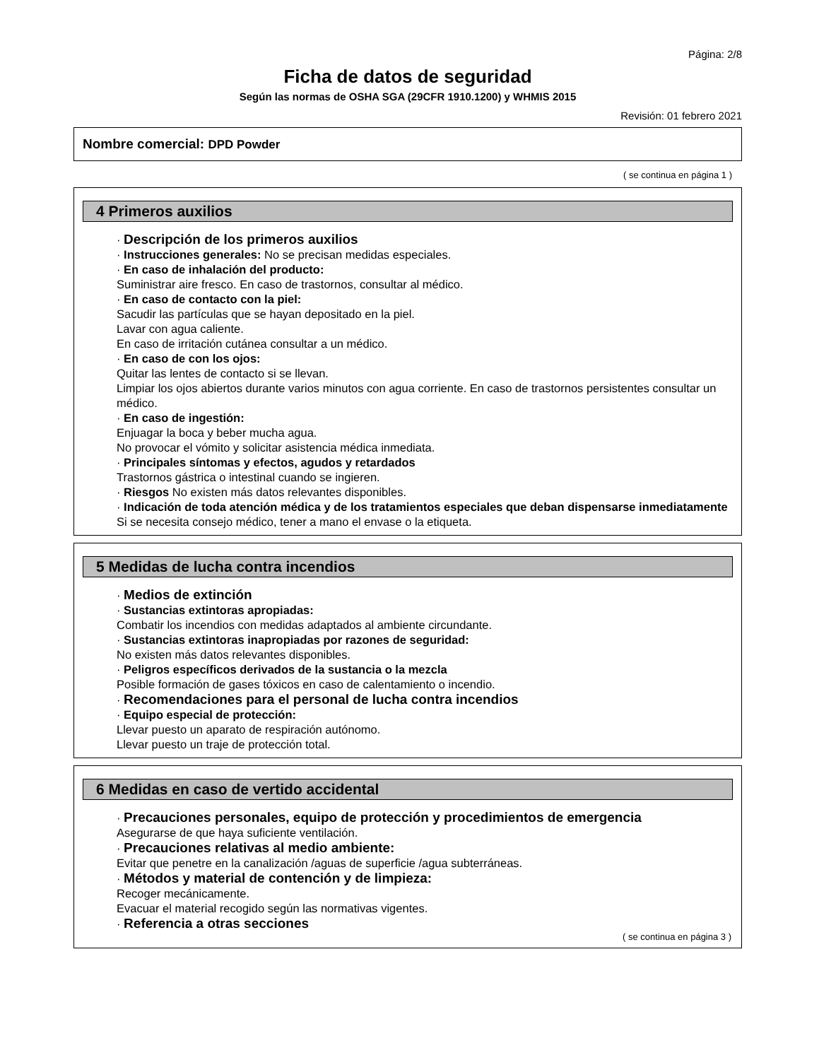Página: 2/8
Ficha de datos de seguridad
Según las normas de OSHA SGA (29CFR 1910.1200) y WHMIS 2015
Revisión: 01 febrero 2021
Nombre comercial: DPD Powder
( se continua en página 1 )
4 Primeros auxilios
· Descripción de los primeros auxilios
· Instrucciones generales: No se precisan medidas especiales.
· En caso de inhalación del producto:
Suministrar aire fresco. En caso de trastornos, consultar al médico.
· En caso de contacto con la piel:
Sacudir las partículas que se hayan depositado en la piel.
Lavar con agua caliente.
En caso de irritación cutánea consultar a un médico.
· En caso de con los ojos:
Quitar las lentes de contacto si se llevan.
Limpiar los ojos abiertos durante varios minutos con agua corriente. En caso de trastornos persistentes consultar un médico.
· En caso de ingestión:
Enjuagar la boca y beber mucha agua.
No provocar el vómito y solicitar asistencia médica inmediata.
· Principales síntomas y efectos, agudos y retardados
Trastornos gástrica o intestinal cuando se ingieren.
· Riesgos No existen más datos relevantes disponibles.
· Indicación de toda atención médica y de los tratamientos especiales que deban dispensarse inmediatamente
Si se necesita consejo médico, tener a mano el envase o la etiqueta.
5 Medidas de lucha contra incendios
· Medios de extinción
· Sustancias extintoras apropiadas:
Combatir los incendios con medidas adaptados al ambiente circundante.
· Sustancias extintoras inapropiadas por razones de seguridad:
No existen más datos relevantes disponibles.
· Peligros específicos derivados de la sustancia o la mezcla
Posible formación de gases tóxicos en caso de calentamiento o incendio.
· Recomendaciones para el personal de lucha contra incendios
· Equipo especial de protección:
Llevar puesto un aparato de respiración autónomo.
Llevar puesto un traje de protección total.
6 Medidas en caso de vertido accidental
· Precauciones personales, equipo de protección y procedimientos de emergencia
Asegurarse de que haya suficiente ventilación.
· Precauciones relativas al medio ambiente:
Evitar que penetre en la canalización /aguas de superficie /agua subterráneas.
· Métodos y material de contención y de limpieza:
Recoger mecánicamente.
Evacuar el material recogido según las normativas vigentes.
· Referencia a otras secciones
( se continua en página 3 )